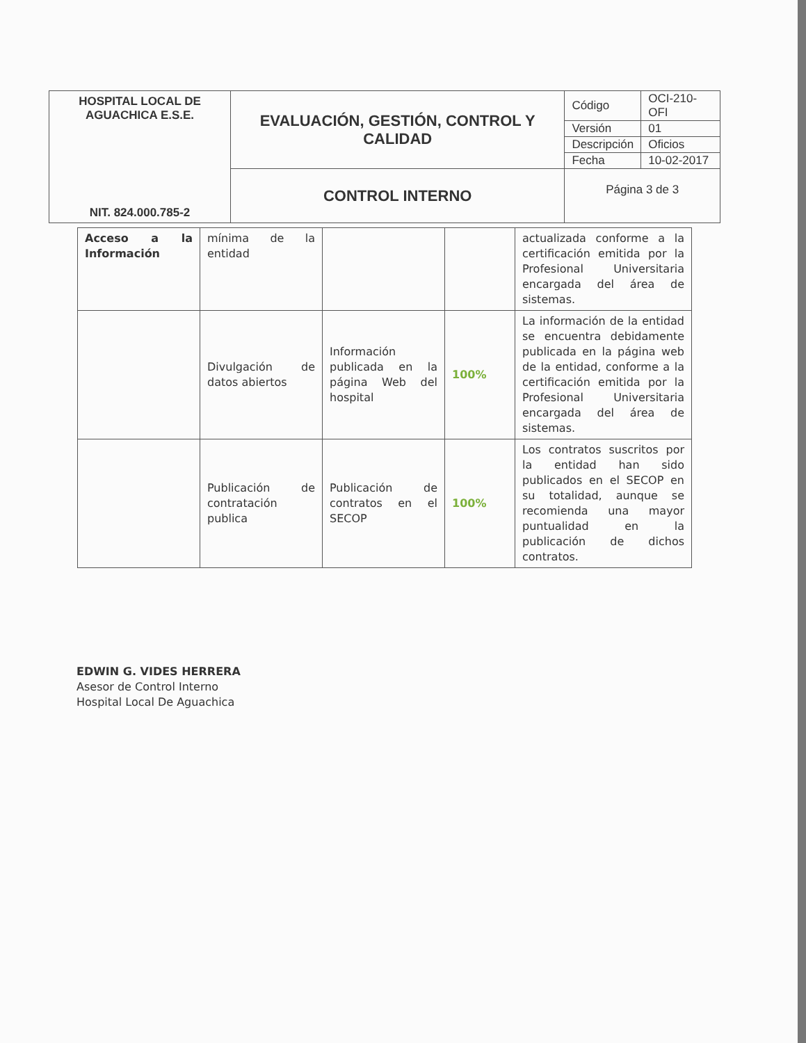| HOSPITAL LOCAL DE AGUACHICA E.S.E. NIT. 824.000.785-2 | EVALUACIÓN, GESTIÓN, CONTROL Y CALIDAD | Código | OCI-210-OFI |
| | | Versión | 01 |
| | | Descripción | Oficios |
| | | Fecha | 10-02-2017 |
| | CONTROL INTERNO | Página 3 de 3 | |
| Acceso a la Información | mínima de la entidad | | | actualizada conforme a la certificación emitida por la Profesional Universitaria encargada del área de sistemas. |
| | Divulgación de datos abiertos | Información publicada en la página Web del hospital | 100% | La información de la entidad se encuentra debidamente publicada en la página web de la entidad, conforme a la certificación emitida por la Profesional Universitaria encargada del área de sistemas. |
| | Publicación de contratación publica | Publicación de contratos en el SECOP | 100% | Los contratos suscritos por la entidad han sido publicados en el SECOP en su totalidad, aunque se recomienda una mayor puntualidad en la publicación de dichos contratos. |
EDWIN G. VIDES HERRERA
Asesor de Control Interno
Hospital Local De Aguachica